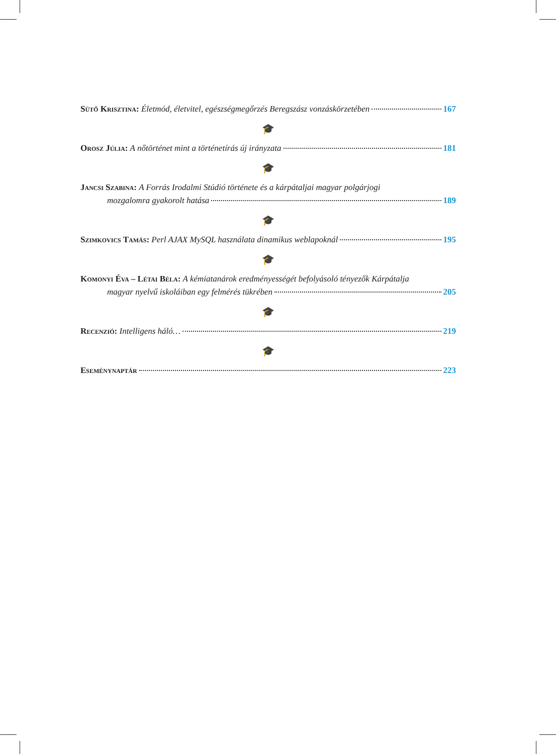Sütő Krisztina: Életmód, életvitel, egészségmegőrzés Beregszász vonzáskörzetében 167
🎓
Orosz Júlia: A nőtörténet mint a történetírás új irányzata 181
🎓
Jancsi Szabina: A Forrás Irodalmi Stúdió története és a kárpátaljai magyar polgárjogi
mozgalomra gyakorolt hatása 189
🎓
Szimkovics Tamás: Perl AJAX MySQL használata dinamikus weblapoknál 195
🎓
Komonyi Éva – Létai Béla: A kémiatanárok eredményességét befolyásoló tényezők Kárpátalja
magyar nyelvű iskoláiban egy felmérés tükrében 205
🎓
Recenzió: Intelligens háló… 219
🎓
Eseménynaptár 223